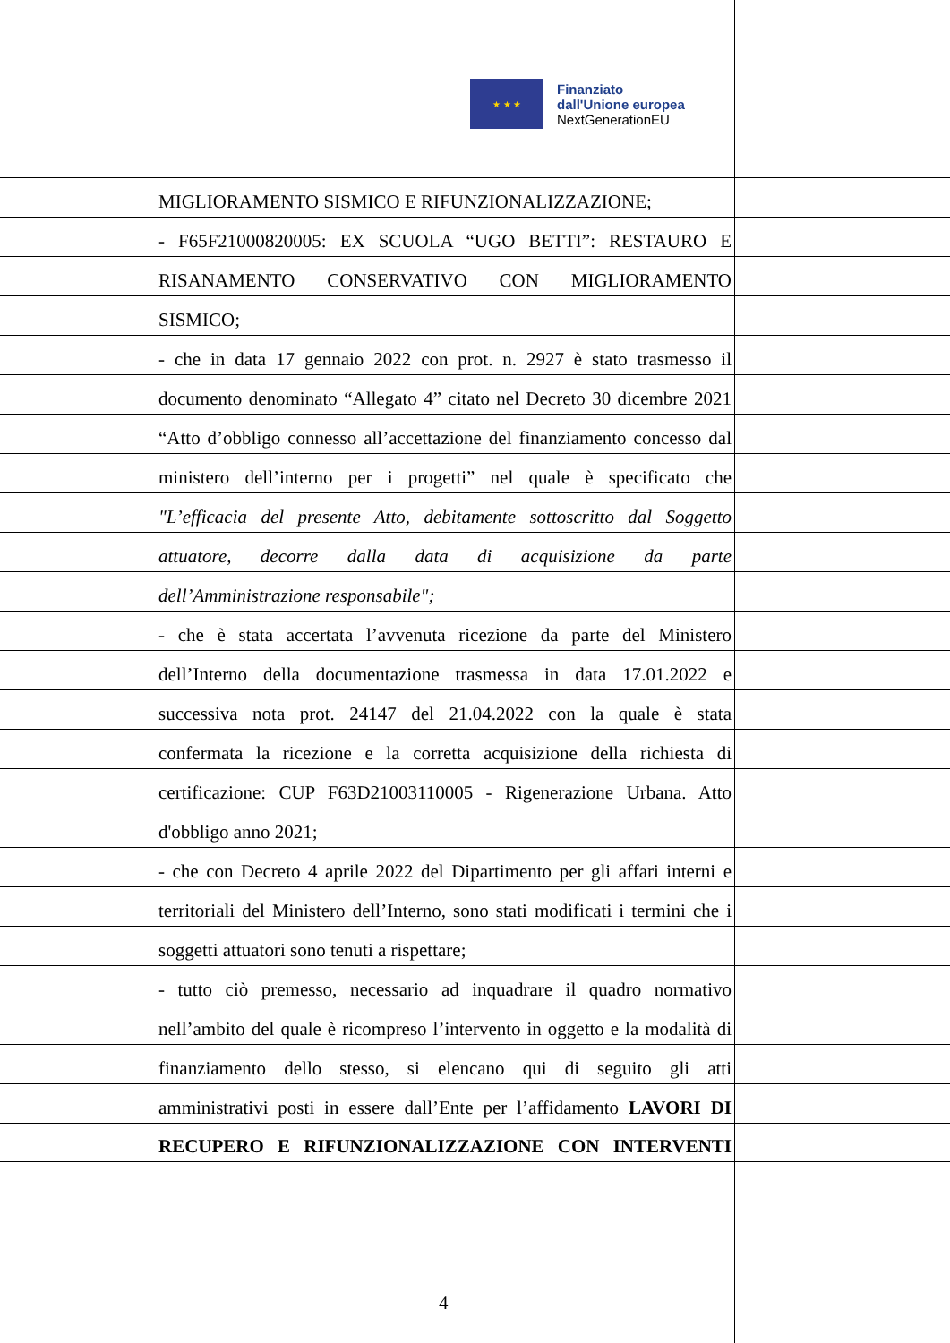★ ★ ★
Finanziato
dall'Unione europea
NextGenerationEU
MIGLIORAMENTO SISMICO E RIFUNZIONALIZZAZIONE;
- F65F21000820005: EX SCUOLA “UGO BETTI”: RESTAURO E
RISANAMENTO CONSERVATIVO CON MIGLIORAMENTO
SISMICO;
- che in data 17 gennaio 2022 con prot. n. 2927 è stato trasmesso il
documento denominato “Allegato 4” citato nel Decreto 30 dicembre 2021
“Atto d’obbligo connesso all’accettazione del finanziamento concesso dal
ministero dell’interno per i progetti” nel quale è specificato che
"L’efficacia del presente Atto, debitamente sottoscritto dal Soggetto
attuatore, decorre dalla data di acquisizione da parte
dell’Amministrazione responsabile";
- che è stata accertata l’avvenuta ricezione da parte del Ministero
dell’Interno della documentazione trasmessa in data 17.01.2022 e
successiva nota prot. 24147 del 21.04.2022 con la quale è stata
confermata la ricezione e la corretta acquisizione della richiesta di
certificazione: CUP F63D21003110005 - Rigenerazione Urbana. Atto
d'obbligo anno 2021;
- che con Decreto 4 aprile 2022 del Dipartimento per gli affari interni e
territoriali del Ministero dell’Interno, sono stati modificati i termini che i
soggetti attuatori sono tenuti a rispettare;
- tutto ciò premesso, necessario ad inquadrare il quadro normativo
nell’ambito del quale è ricompreso l’intervento in oggetto e la modalità di
finanziamento dello stesso, si elencano qui di seguito gli atti
amministrativi posti in essere dall’Ente per l’affidamento LAVORI DI
RECUPERO E RIFUNZIONALIZZAZIONE CON INTERVENTI
4